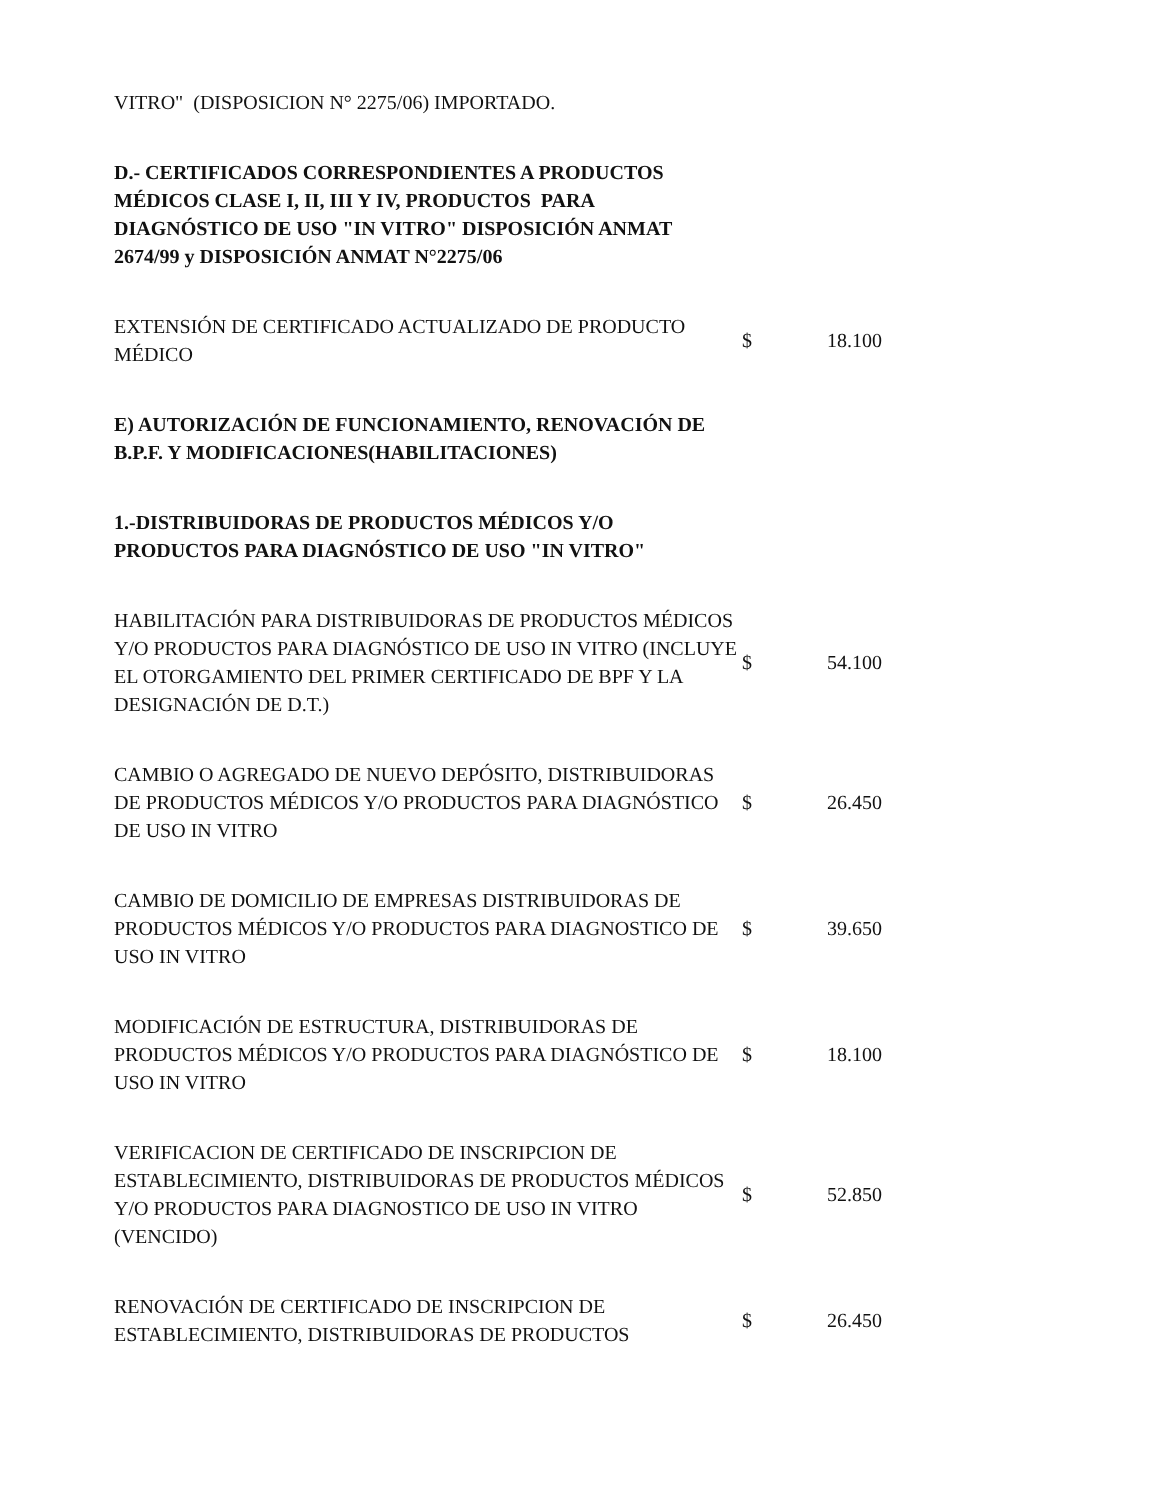| VITRO" (DISPOSICION N° 2275/06) IMPORTADO. | | |
| D.- CERTIFICADOS CORRESPONDIENTES A PRODUCTOS MÉDICOS CLASE I, II, III Y IV, PRODUCTOS PARA DIAGNÓSTICO DE USO "IN VITRO" DISPOSICIÓN ANMAT 2674/99 y DISPOSICIÓN ANMAT N°2275/06 | | |
| EXTENSIÓN DE CERTIFICADO ACTUALIZADO DE PRODUCTO MÉDICO | $ | 18.100 |
| E) AUTORIZACIÓN DE FUNCIONAMIENTO, RENOVACIÓN DE B.P.F. Y MODIFICACIONES(HABILITACIONES) | | |
| 1.-DISTRIBUIDORAS DE PRODUCTOS MÉDICOS Y/O PRODUCTOS PARA DIAGNÓSTICO DE USO "IN VITRO" | | |
| HABILITACIÓN PARA DISTRIBUIDORAS DE PRODUCTOS MÉDICOS Y/O PRODUCTOS PARA DIAGNÓSTICO DE USO IN VITRO (INCLUYE EL OTORGAMIENTO DEL PRIMER CERTIFICADO DE BPF Y LA DESIGNACIÓN DE D.T.) | $ | 54.100 |
| CAMBIO O AGREGADO DE NUEVO DEPÓSITO, DISTRIBUIDORAS DE PRODUCTOS MÉDICOS Y/O PRODUCTOS PARA DIAGNÓSTICO DE USO IN VITRO | $ | 26.450 |
| CAMBIO DE DOMICILIO DE EMPRESAS DISTRIBUIDORAS DE PRODUCTOS MÉDICOS Y/O PRODUCTOS PARA DIAGNOSTICO DE USO IN VITRO | $ | 39.650 |
| MODIFICACIÓN DE ESTRUCTURA, DISTRIBUIDORAS DE PRODUCTOS MÉDICOS Y/O PRODUCTOS PARA DIAGNÓSTICO DE USO IN VITRO | $ | 18.100 |
| VERIFICACION DE CERTIFICADO DE INSCRIPCION DE ESTABLECIMIENTO, DISTRIBUIDORAS DE PRODUCTOS MÉDICOS Y/O PRODUCTOS PARA DIAGNOSTICO DE USO IN VITRO (VENCIDO) | $ | 52.850 |
| RENOVACIÓN DE CERTIFICADO DE INSCRIPCION DE ESTABLECIMIENTO, DISTRIBUIDORAS DE PRODUCTOS | $ | 26.450 |